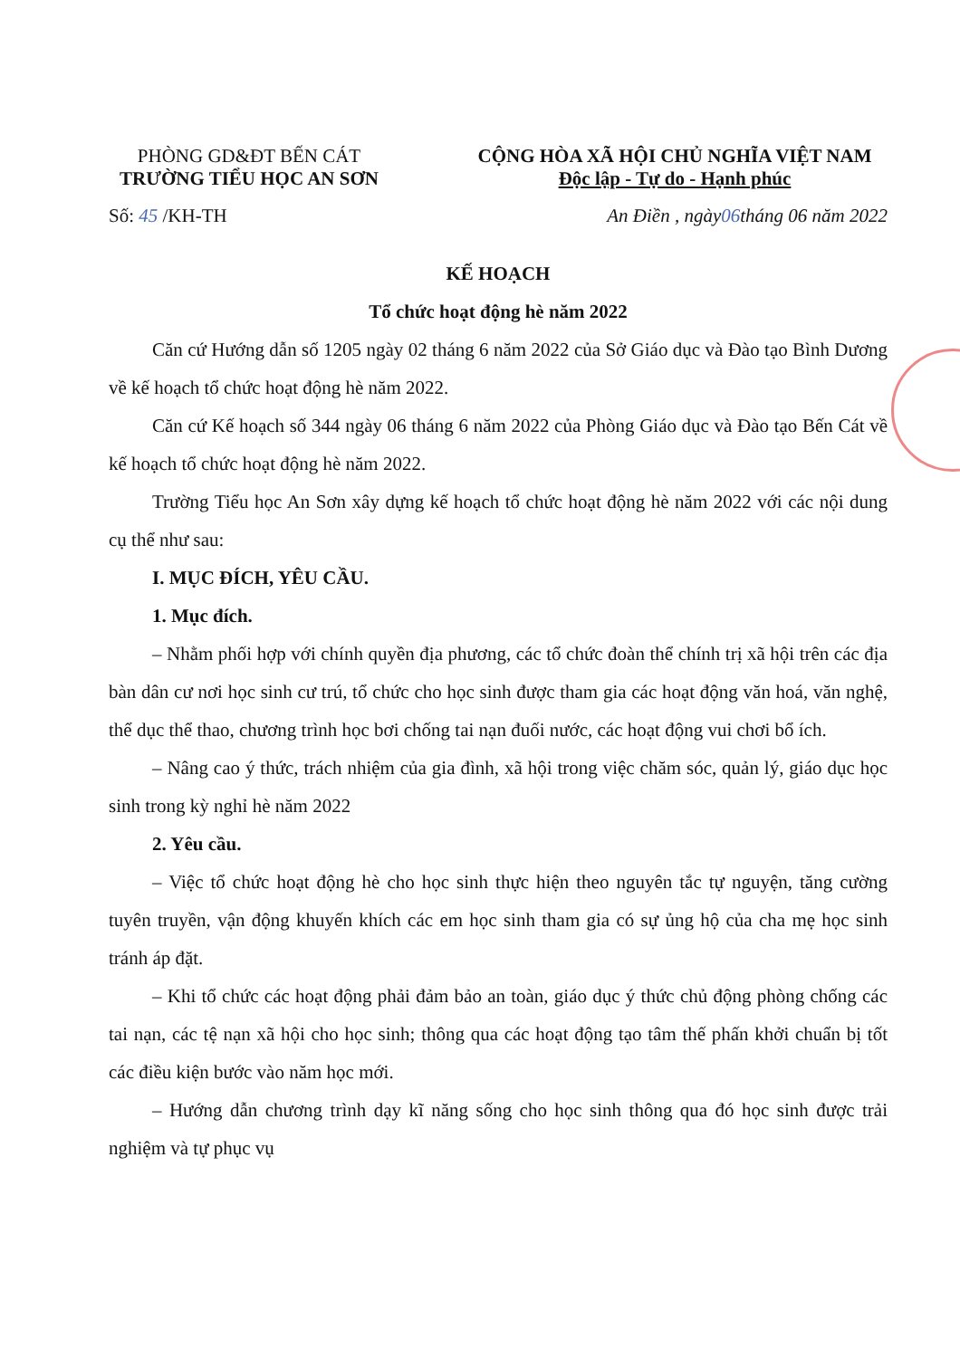PHÒNG GD&ĐT BẾN CÁT
TRƯỜNG TIỂU HỌC AN SƠN
CỘNG HÒA XÃ HỘI CHỦ NGHĨA VIỆT NAM
Độc lập - Tự do - Hạnh phúc
Số: 45 /KH-TH An Điền , ngày06tháng 06 năm 2022
KẾ HOẠCH
Tổ chức hoạt động hè năm 2022
Căn cứ Hướng dẫn số 1205 ngày 02 tháng 6 năm 2022 của Sở Giáo dục và Đào tạo Bình Dương về kế hoạch tổ chức hoạt động hè năm 2022.
Căn cứ Kế hoạch số 344 ngày 06 tháng 6 năm 2022 của Phòng Giáo dục và Đào tạo Bến Cát về kế hoạch tổ chức hoạt động hè năm 2022.
Trường Tiểu học An Sơn xây dựng kế hoạch tổ chức hoạt động hè năm 2022 với các nội dung cụ thể như sau:
I. MỤC ĐÍCH, YÊU CẦU.
1. Mục đích.
– Nhằm phối hợp với chính quyền địa phương, các tổ chức đoàn thể chính trị xã hội trên các địa bàn dân cư nơi học sinh cư trú, tổ chức cho học sinh được tham gia các hoạt động văn hoá, văn nghệ, thể dục thể thao, chương trình học bơi chống tai nạn đuối nước, các hoạt động vui chơi bổ ích.
– Nâng cao ý thức, trách nhiệm của gia đình, xã hội trong việc chăm sóc, quản lý, giáo dục học sinh trong kỳ nghỉ hè năm 2022
2. Yêu cầu.
– Việc tổ chức hoạt động hè cho học sinh thực hiện theo nguyên tắc tự nguyện, tăng cường tuyên truyền, vận động khuyến khích các em học sinh tham gia có sự ủng hộ của cha mẹ học sinh tránh áp đặt.
– Khi tổ chức các hoạt động phải đảm bảo an toàn, giáo dục ý thức chủ động phòng chống các tai nạn, các tệ nạn xã hội cho học sinh; thông qua các hoạt động tạo tâm thế phấn khởi chuẩn bị tốt các điều kiện bước vào năm học mới.
– Hướng dẫn chương trình dạy kĩ năng sống cho học sinh thông qua đó học sinh được trải nghiệm và tự phục vụ